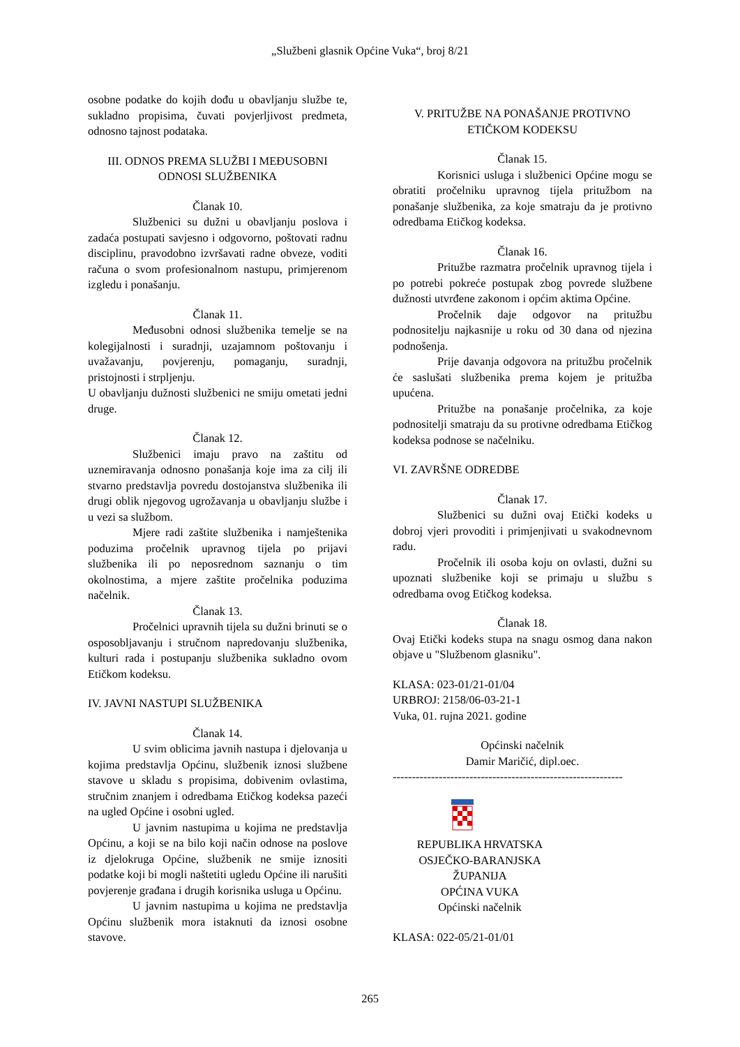„Službeni glasnik Općine Vuka“, broj 8/21
osobne podatke do kojih dođu u obavljanju službe te, sukladno propisima, čuvati povjerljivost predmeta, odnosno tajnost podataka.
III. ODNOS PREMA SLUŽBI I MEĐUSOBNI ODNOSI SLUŽBENIKA
Članak 10.
Službenici su dužni u obavljanju poslova i zadaća postupati savjesno i odgovorno, poštovati radnu disciplinu, pravodobno izvršavati radne obveze, voditi računa o svom profesionalnom nastupu, primjerenom izgledu i ponašanju.
Članak 11.
Međusobni odnosi službenika temelje se na kolegijalnosti i suradnji, uzajamnom poštovanju i uvažavanju, povjerenju, pomaganju, suradnji, pristojnosti i strpljenju.
U obavljanju dužnosti službenici ne smiju ometati jedni druge.
Članak 12.
Službenici imaju pravo na zaštitu od uznemiravanja odnosno ponašanja koje ima za cilj ili stvarno predstavlja povredu dostojanstva službenika ili drugi oblik njegovog ugrožavanja u obavljanju službe i u vezi sa službom.
Mjere radi zaštite službenika i namještenika poduzima pročelnik upravnog tijela po prijavi službenika ili po neposrednom saznanju o tim okolnostima, a mjere zaštite pročelnika poduzima načelnik.
Članak 13.
Pročelnici upravnih tijela su dužni brinuti se o osposobljavanju i stručnom napredovanju službenika, kulturi rada i postupanju službenika sukladno ovom Etičkom kodeksu.
IV. JAVNI NASTUPI SLUŽBENIKA
Članak 14.
U svim oblicima javnih nastupa i djelovanja u kojima predstavlja Općinu, službenik iznosi službene stavove u skladu s propisima, dobivenim ovlastima, stručnim znanjem i odredbama Etičkog kodeksa pazeći na ugled Općine i osobni ugled.
U javnim nastupima u kojima ne predstavlja Općinu, a koji se na bilo koji način odnose na poslove iz djelokruga Općine, službenik ne smije iznositi podatke koji bi mogli naštetiti ugledu Općine ili narušiti povjerenje građana i drugih korisnika usluga u Općinu.
U javnim nastupima u kojima ne predstavlja Općinu službenik mora istaknuti da iznosi osobne stavove.
V. PRITUŽBE NA PONAŠANJE PROTIVNO ETIČKOM KODEKSU
Članak 15.
Korisnici usluga i službenici Općine mogu se obratiti pročelniku upravnog tijela pritužbom na ponašanje službenika, za koje smatraju da je protivno odredbama Etičkog kodeksa.
Članak 16.
Pritužbe razmatra pročelnik upravnog tijela i po potrebi pokreće postupak zbog povrede službene dužnosti utvrđene zakonom i općim aktima Općine.
Pročelnik daje odgovor na pritužbu podnositelju najkasnije u roku od 30 dana od njezina podnošenja.
Prije davanja odgovora na pritužbu pročelnik će saslušati službenika prema kojem je pritužba upućena.
Pritužbe na ponašanje pročelnika, za koje podnositelji smatraju da su protivne odredbama Etičkog kodeksa podnose se načelniku.
VI. ZAVRŠNE ODREDBE
Članak 17.
Službenici su dužni ovaj Etički kodeks u dobroj vjeri provoditi i primjenjivati u svakodnevnom radu.
Pročelnik ili osoba koju on ovlasti, dužni su upoznati službenike koji se primaju u službu s odredbama ovog Etičkog kodeksa.
Članak 18.
Ovaj Etički kodeks stupa na snagu osmog dana nakon objave u "Službenom glasniku".
KLASA: 023-01/21-01/04
URBROJ: 2158/06-03-21-1
Vuka, 01. rujna 2021. godine
Općinski načelnik
Damir Maričić, dipl.oec.
------------------------------------------------------------
REPUBLIKA HRVATSKA
OSJEČKO-BARANJSKA ŽUPANIJA
OPĆINA VUKA
Općinski načelnik
KLASA: 022-05/21-01/01
265